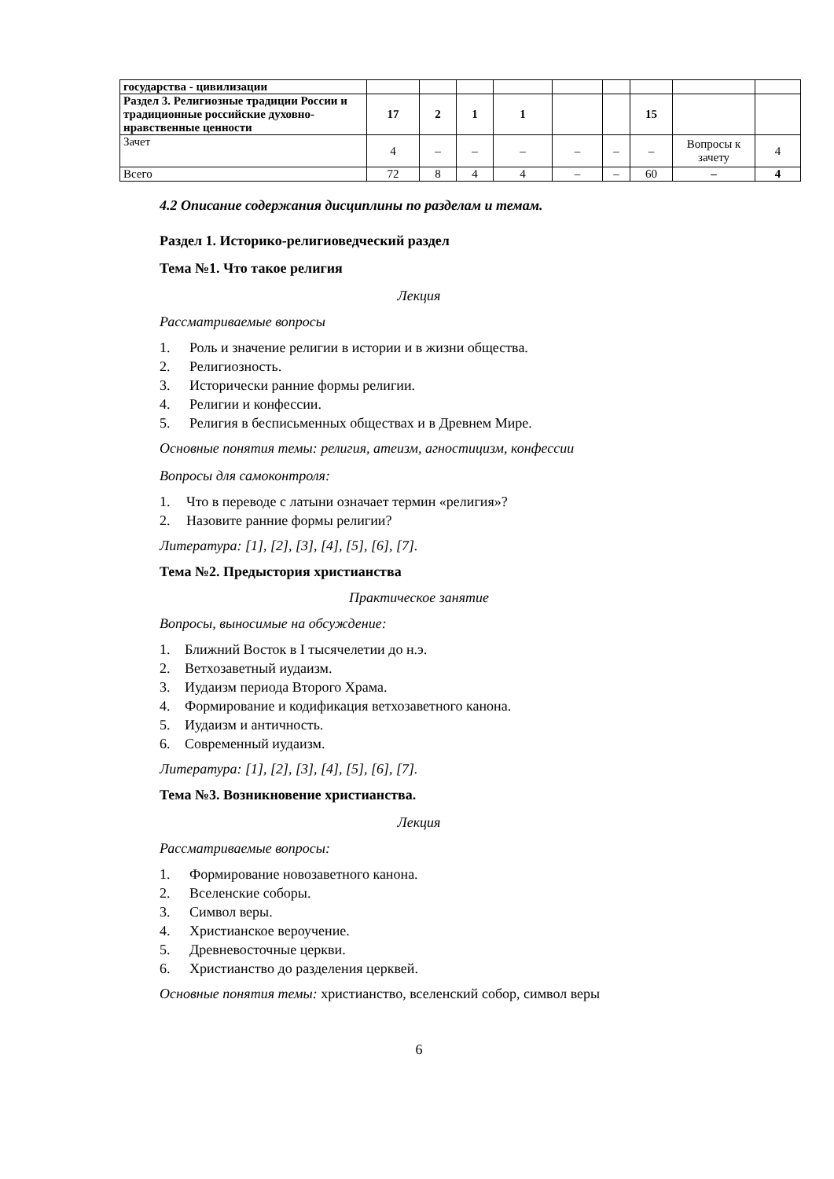| государства - цивилизации | | | | | | | | | |
| Раздел 3. Религиозные традиции России и традиционные российские духовно-нравственные ценности | 17 | 2 | 1 | 1 | | | 15 | | |
| Зачет | 4 | – | – | – | – | – | – | Вопросы к зачету | 4 |
| Всего | 72 | 8 | 4 | 4 | – | – | 60 | – | 4 |
4.2 Описание содержания дисциплины по разделам и темам.
Раздел 1. Историко-религиоведческий раздел
Тема №1. Что такое религия
Лекция
Рассматриваемые вопросы
1. Роль и значение религии в истории и в жизни общества.
2. Религиозность.
3. Исторически ранние формы религии.
4. Религии и конфессии.
5. Религия в бесписьменных обществах и в Древнем Мире.
Основные понятия темы: религия, атеизм, агностицизм, конфессии
Вопросы для самоконтроля:
1. Что в переводе с латыни означает термин «религия»?
2. Назовите ранние формы религии?
Литература: [1], [2], [3], [4], [5], [6], [7].
Тема №2. Предыстория христианства
Практическое занятие
Вопросы, выносимые на обсуждение:
1. Ближний Восток в I тысячелетии до н.э.
2. Ветхозаветный иудаизм.
3. Иудаизм периода Второго Храма.
4. Формирование и кодификация ветхозаветного канона.
5. Иудаизм и античность.
6. Современный иудаизм.
Литература: [1], [2], [3], [4], [5], [6], [7].
Тема №3. Возникновение христианства.
Лекция
Рассматриваемые вопросы:
1. Формирование новозаветного канона.
2. Вселенские соборы.
3. Символ веры.
4. Христианское вероучение.
5. Древневосточные церкви.
6. Христианство до разделения церквей.
Основные понятия темы: христианство, вселенский собор, символ веры
6